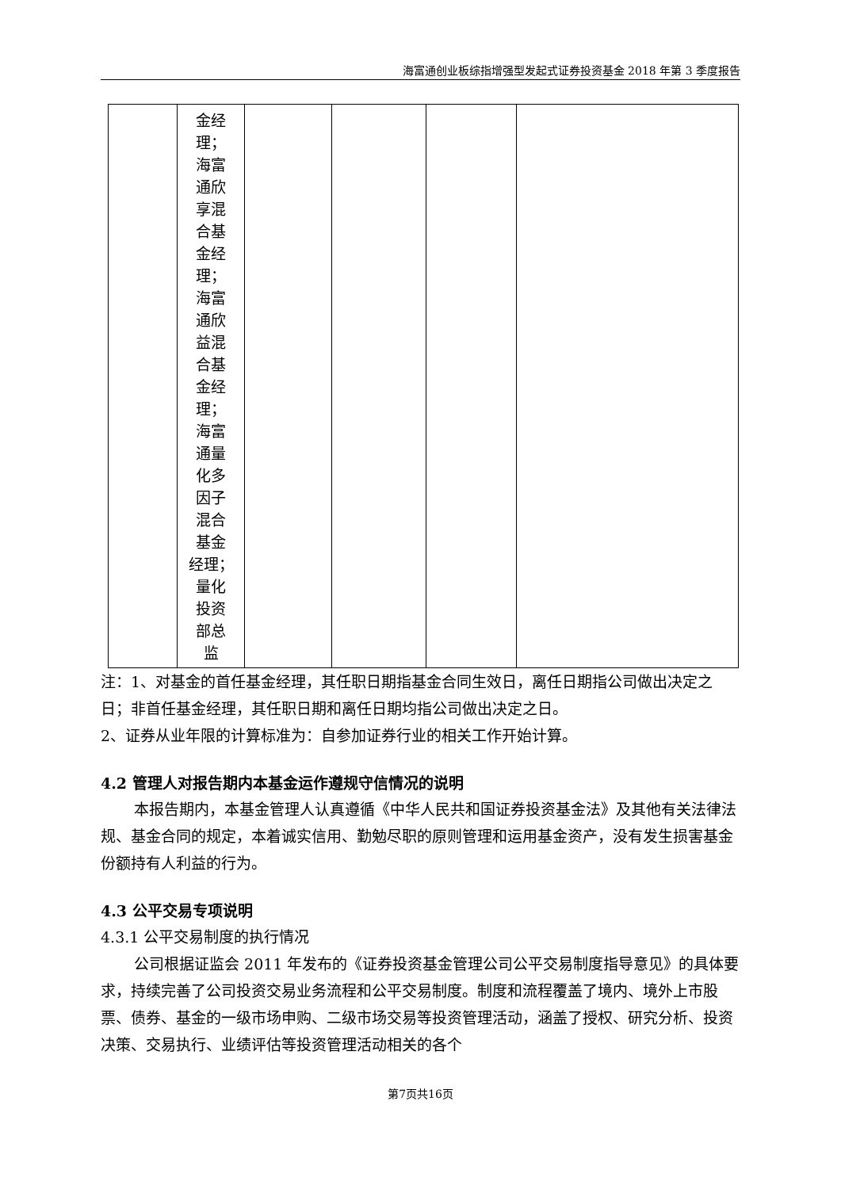海富通创业板综指增强型发起式证券投资基金 2018 年第 3 季度报告
| | 金经 理； 海富 通欣 享混 合基 金经 理； 海富 通欣 益混 合基 金经 理； 海富 通量 化多 因子 混合 基金 经理； 量化 投资 部总 监 | | | | |
注：1、对基金的首任基金经理，其任职日期指基金合同生效日，离任日期指公司做出决定之日；非首任基金经理，其任职日期和离任日期均指公司做出决定之日。
2、证券从业年限的计算标准为：自参加证券行业的相关工作开始计算。
4.2 管理人对报告期内本基金运作遵规守信情况的说明
本报告期内，本基金管理人认真遵循《中华人民共和国证券投资基金法》及其他有关法律法规、基金合同的规定，本着诚实信用、勤勉尽职的原则管理和运用基金资产，没有发生损害基金份额持有人利益的行为。
4.3 公平交易专项说明
4.3.1 公平交易制度的执行情况
公司根据证监会 2011 年发布的《证券投资基金管理公司公平交易制度指导意见》的具体要求，持续完善了公司投资交易业务流程和公平交易制度。制度和流程覆盖了境内、境外上市股票、债券、基金的一级市场申购、二级市场交易等投资管理活动，涵盖了授权、研究分析、投资决策、交易执行、业绩评估等投资管理活动相关的各个
第7页共16页